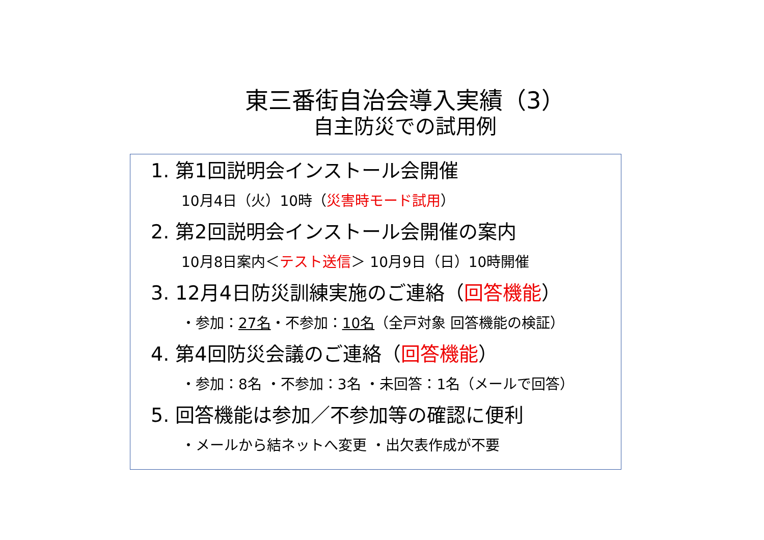東三番街自治会導入実績（3）
自主防災での試用例
1. 第1回説明会インストール会開催
10月4日（火）10時（災害時モード試用）
2. 第2回説明会インストール会開催の案内
10月8日案内＜テスト送信＞ 10月9日（日）10時開催
3. 12月4日防災訓練実施のご連絡（回答機能）
・参加：27名・不参加：10名（全戸対象 回答機能の検証）
4. 第4回防災会議のご連絡（回答機能）
・参加：8名 ・不参加：3名 ・未回答：1名（メールで回答）
5. 回答機能は参加／不参加等の確認に便利
・メールから結ネットへ変更 ・出欠表作成が不要